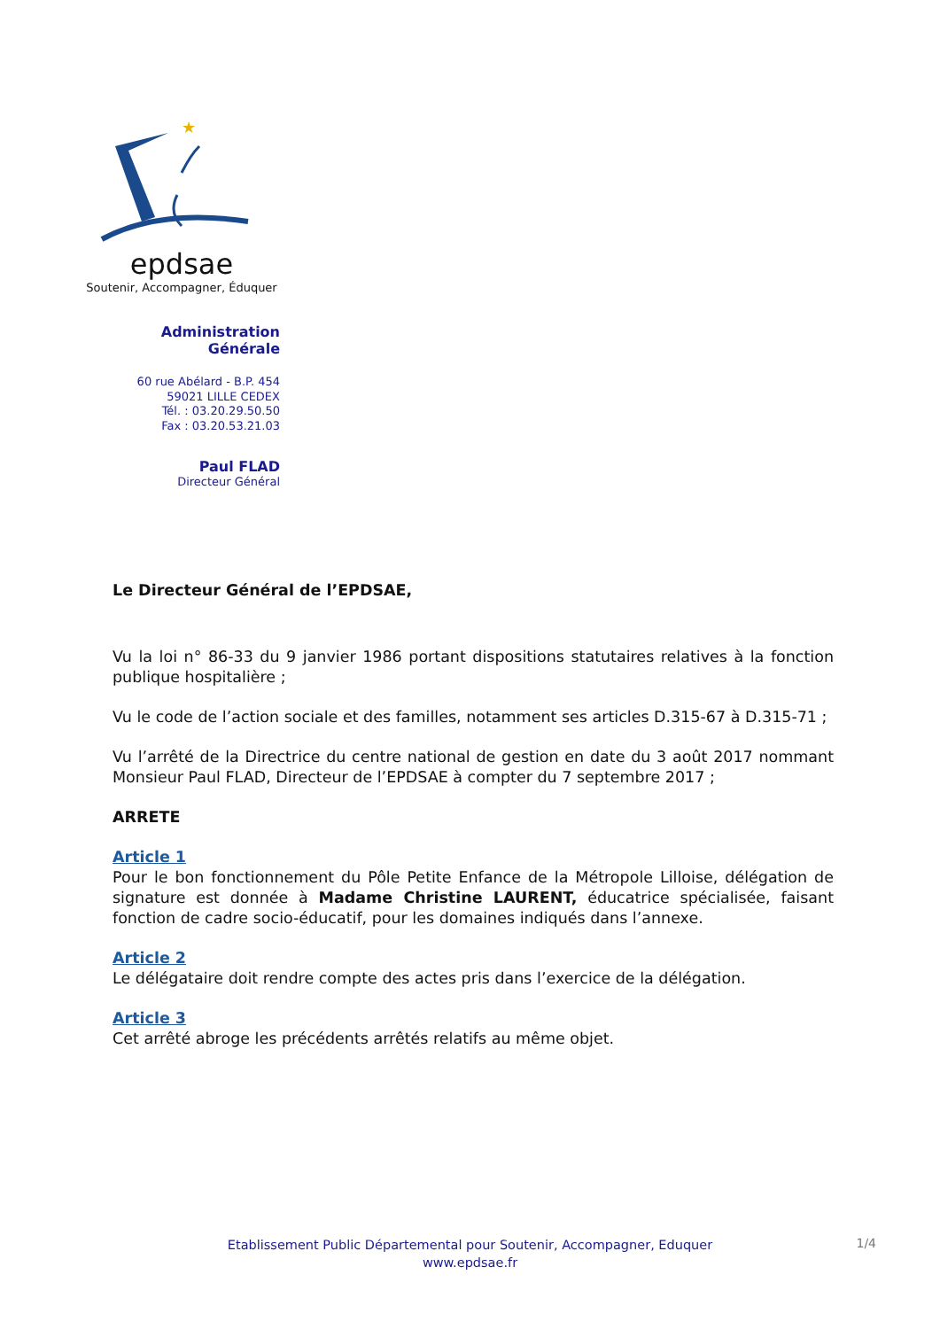★
epdsae
Soutenir, Accompagner, Éduquer
Administration Générale
60 rue Abélard - B.P. 454
59021 LILLE CEDEX
Tél. : 03.20.29.50.50
Fax : 03.20.53.21.03
Paul FLAD
Directeur Général
Le Directeur Général de l’EPDSAE,
Vu la loi n° 86-33 du 9 janvier 1986 portant dispositions statutaires relatives à la fonction publique hospitalière ;
Vu le code de l’action sociale et des familles, notamment ses articles D.315-67 à D.315-71 ;
Vu l’arrêté de la Directrice du centre national de gestion en date du 3 août 2017 nommant Monsieur Paul FLAD, Directeur de l’EPDSAE à compter du 7 septembre 2017 ;
ARRETE
Article 1
Pour le bon fonctionnement du Pôle Petite Enfance de la Métropole Lilloise, délégation de signature est donnée à Madame Christine LAURENT, éducatrice spécialisée, faisant fonction de cadre socio-éducatif, pour les domaines indiqués dans l’annexe.
Article 2
Le délégataire doit rendre compte des actes pris dans l’exercice de la délégation.
Article 3
Cet arrêté abroge les précédents arrêtés relatifs au même objet.
Etablissement Public Départemental pour Soutenir, Accompagner, Eduquer
www.epdsae.fr
1/4